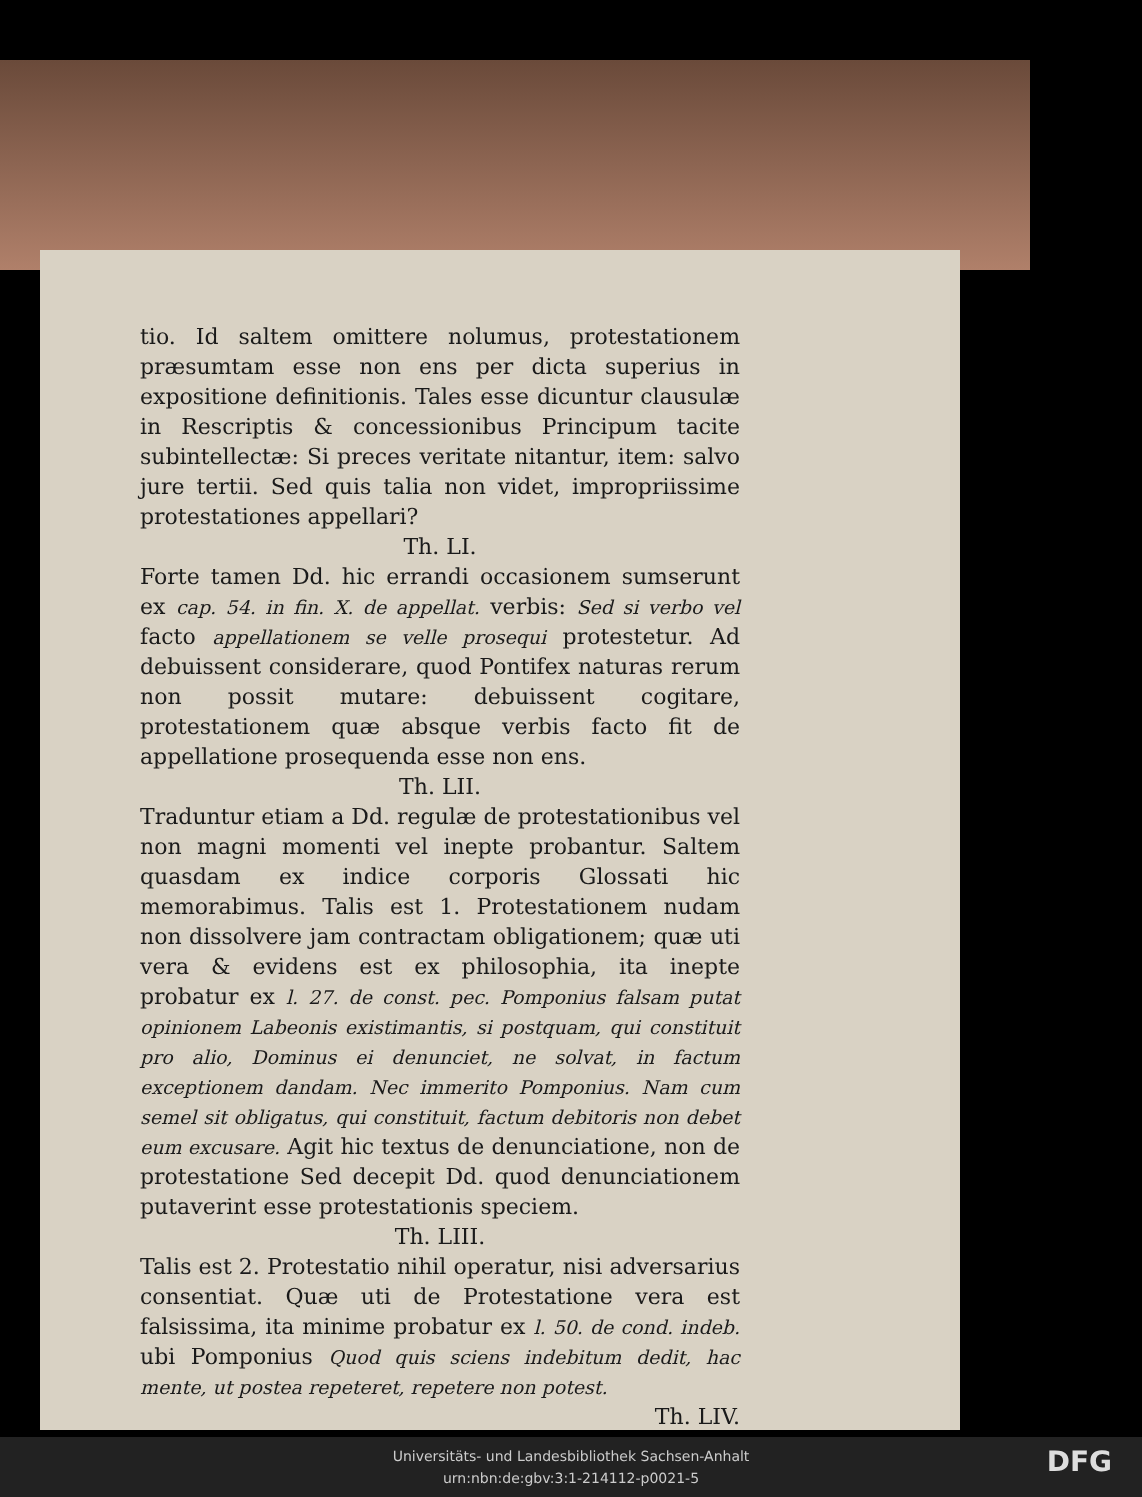tio. Id saltem omittere nolumus, protestationem præsumtam esse non ens per dicta superius in expositione definitionis. Tales esse dicuntur clausulæ in Rescriptis & concessionibus Principum tacite subintellectæ: Si preces veritate nitantur, item: salvo jure tertii. Sed quis talia non videt, impropriissime protestationes appellari?
Th. LI.
Forte tamen Dd. hic errandi occasionem sumserunt ex cap. 54. in fin. X. de appellat. verbis: Sed si verbo vel facto appellationem se velle prosequi protestetur. Ad debuissent considerare, quod Pontifex naturas rerum non possit mutare: debuissent cogitare, protestationem quæ absque verbis facto fit de appellatione prosequenda esse non ens.
Th. LII.
Traduntur etiam a Dd. regulæ de protestationibus vel non magni momenti vel inepte probantur. Saltem quasdam ex indice corporis Glossati hic memorabimus. Talis est 1. Protestationem nudam non dissolvere jam contractam obligationem; quæ uti vera & evidens est ex philosophia, ita inepte probatur ex l. 27. de const. pec. Pomponius falsam putat opinionem Labeonis existimantis, si postquam, qui constituit pro alio, Dominus ei denunciet, ne solvat, in factum exceptionem dandam. Nec immerito Pomponius. Nam cum semel sit obligatus, qui constituit, factum debitoris non debet eum excusare. Agit hic textus de denunciatione, non de protestatione Sed decepit Dd. quod denunciationem putaverint esse protestationis speciem.
Th. LIII.
Talis est 2. Protestatio nihil operatur, nisi adversarius consentiat. Quæ uti de Protestatione vera est falsissima, ita minime probatur ex l. 50. de cond. indeb. ubi Pomponius Quod quis sciens indebitum dedit, hac mente, ut postea repeteret, repetere non potest.
Th. LIV.
Universitäts- und Landesbibliothek Sachsen-Anhalt
urn:nbn:de:gbv:3:1-214112-p0021-5
DFG